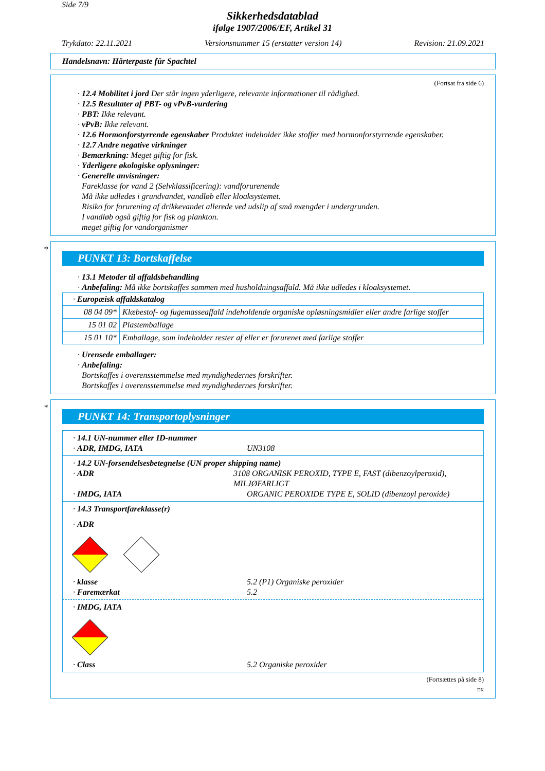Side 7/9
Sikkerhedsdatablad
ifølge 1907/2006/EF, Artikel 31
Trykdato: 22.11.2021 Versionsnummer 15 (erstatter version 14) Revision: 21.09.2021
Handelsnavn: Härterpaste für Spachtel
(Fortsat fra side 6)
· 12.4 Mobilitet i jord Der står ingen yderligere, relevante informationer til rådighed.
· 12.5 Resultater af PBT- og vPvB-vurdering
· PBT: Ikke relevant.
· vPvB: Ikke relevant.
· 12.6 Hormonforstyrrende egenskaber Produktet indeholder ikke stoffer med hormonforstyrrende egenskaber.
· 12.7 Andre negative virkninger
· Bemærkning: Meget giftig for fisk.
· Yderligere økologiske oplysninger:
· Generelle anvisninger:
Fareklasse for vand 2 (Selvklassificering): vandforurenende
Må ikke udledes i grundvandet, vandløb eller kloaksystemet.
Risiko for forurening af drikkevandet allerede ved udslip af små mængder i undergrunden.
I vandløb også giftig for fisk og plankton.
meget giftig for vandorganismer
*
PUNKT 13: Bortskaffelse
· 13.1 Metoder til affaldsbehandling
· Anbefaling: Må ikke bortskaffes sammen med husholdningsaffald. Må ikke udledes i kloaksystemet.
| · Europæisk affaldskatalog | |
| 08 04 09* | Klæbestof- og fugemasseaffald indeholdende organiske opløsningsmidler eller andre farlige stoffer |
| 15 01 02 | Plastemballage |
| 15 01 10* | Emballage, som indeholder rester af eller er forurenet med farlige stoffer |
· Urensede emballager:
· Anbefaling:
Bortskaffes i overensstemmelse med myndighedernes forskrifter.
Bortskaffes i overensstemmelse med myndighedernes forskrifter.
*
PUNKT 14: Transportoplysninger
· 14.1 UN-nummer eller ID-nummer
· ADR, IMDG, IATA UN3108
· 14.2 UN-forsendelsesbetegnelse (UN proper shipping name)
· ADR 3108 ORGANISK PEROXID, TYPE E, FAST (dibenzoylperoxid), MILJØFARLIGT
· IMDG, IATA ORGANIC PEROXIDE TYPE E, SOLID (dibenzoyl peroxide)
· 14.3 Transportfareklasse(r)
· ADR
· klasse 5.2 (P1) Organiske peroxider
· Faremærkat 5.2
· IMDG, IATA
· Class 5.2 Organiske peroxider
(Fortsættes på side 8)
DK